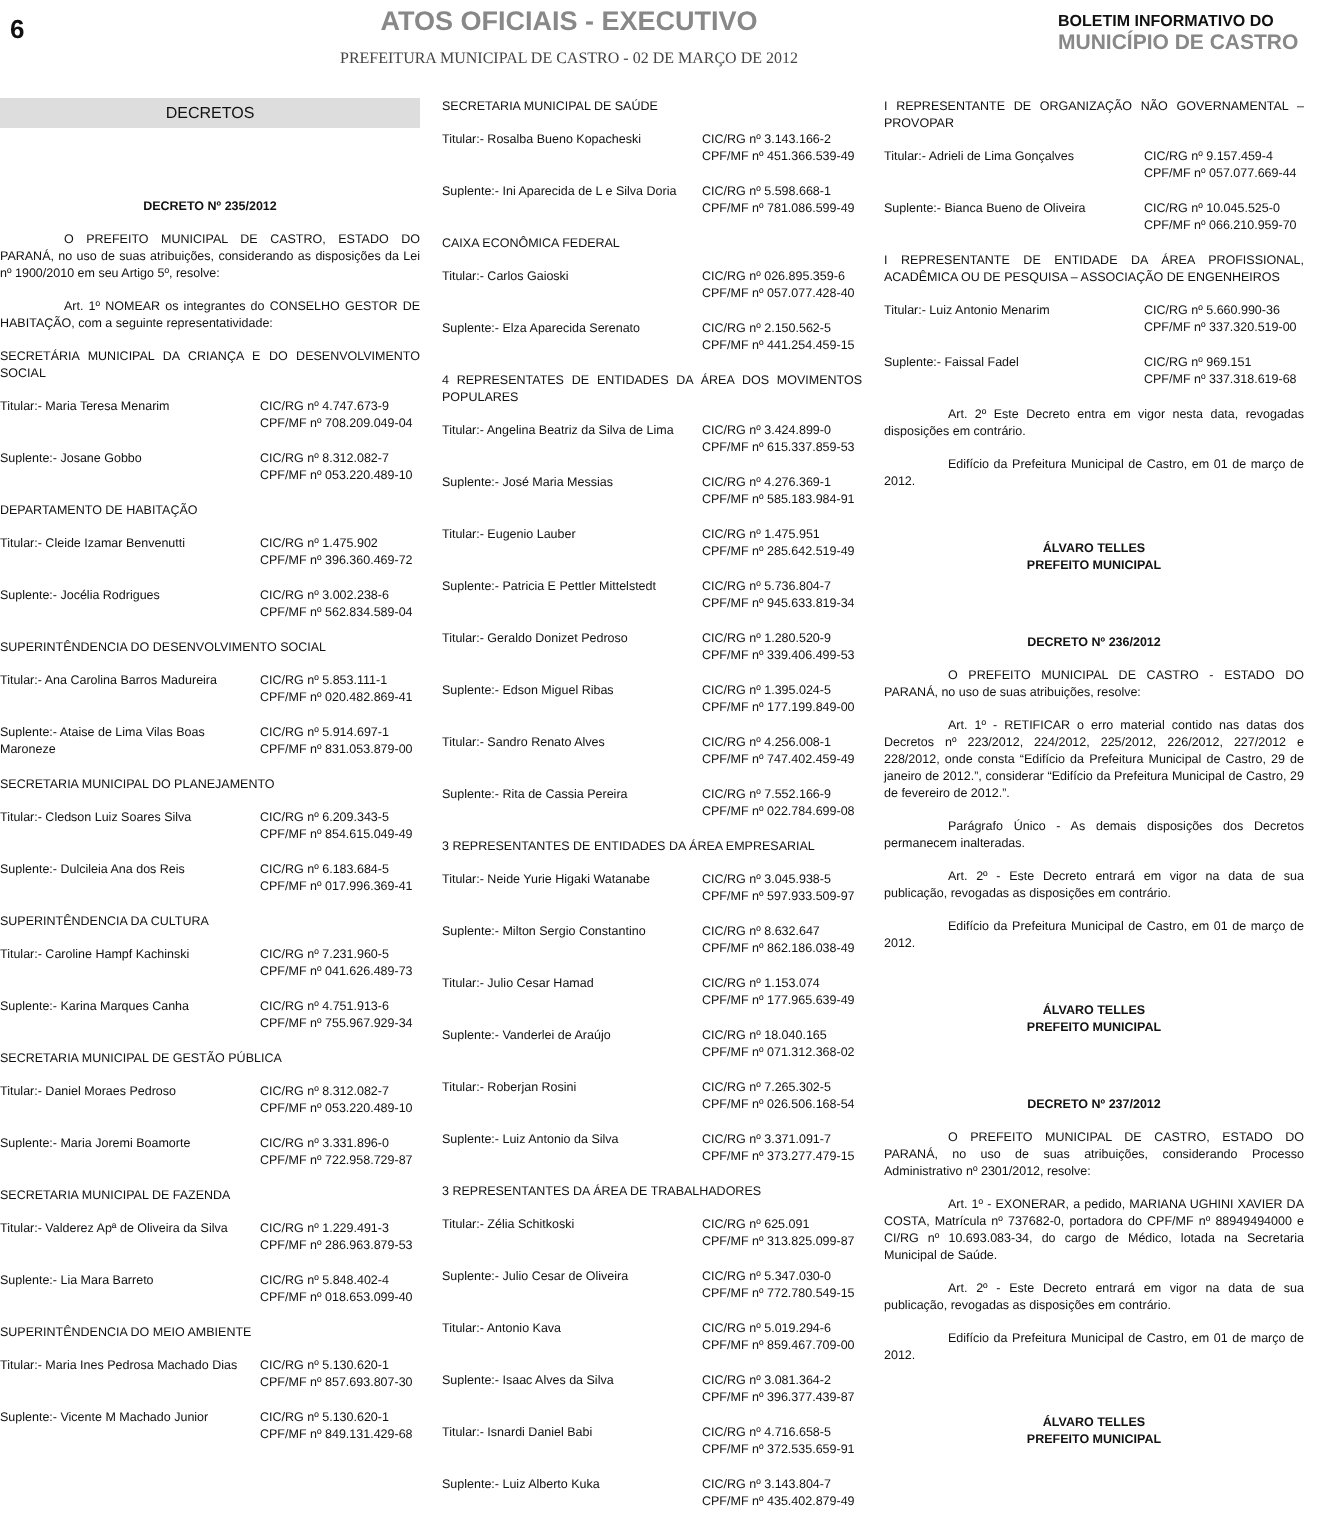6
ATOS OFICIAIS - EXECUTIVO
PREFEITURA MUNICIPAL DE CASTRO - 02 DE MARÇO DE 2012
BOLETIM INFORMATIVO DO
MUNICÍPIO DE CASTRO
DECRETOS
DECRETO Nº 235/2012
O PREFEITO MUNICIPAL DE CASTRO, ESTADO DO PARANÁ, no uso de suas atribuições, considerando as disposições da Lei nº 1900/2010 em seu Artigo 5º, resolve:
Art. 1º NOMEAR os integrantes do CONSELHO GESTOR DE HABITAÇÃO, com a seguinte representatividade:
SECRETÁRIA MUNICIPAL DA CRIANÇA E DO DESENVOLVIMENTO SOCIAL
Titular:- Maria Teresa Menarim CIC/RG nº 4.747.673-9
CPF/MF nº 708.209.049-04
Suplente:- Josane Gobbo CIC/RG nº 8.312.082-7
CPF/MF nº 053.220.489-10
DEPARTAMENTO DE HABITAÇÃO
Titular:- Cleide Izamar Benvenutti CIC/RG nº 1.475.902
CPF/MF nº 396.360.469-72
Suplente:- Jocélia Rodrigues CIC/RG nº 3.002.238-6
CPF/MF nº 562.834.589-04
SUPERINTÊNDENCIA DO DESENVOLVIMENTO SOCIAL
Titular:- Ana Carolina Barros Madureira
CIC/RG nº 5.853.111-1
CPF/MF nº 020.482.869-41
Suplente:- Ataise de Lima Vilas Boas Maroneze
CIC/RG nº 5.914.697-1
CPF/MF nº 831.053.879-00
SECRETARIA MUNICIPAL DO PLANEJAMENTO
Titular:- Cledson Luiz Soares Silva
CIC/RG nº 6.209.343-5
CPF/MF nº 854.615.049-49
Suplente:- Dulcileia Ana dos Reis CIC/RG nº 6.183.684-5
CPF/MF nº 017.996.369-41
SUPERINTÊNDENCIA DA CULTURA
Titular:- Caroline Hampf Kachinski CIC/RG nº 7.231.960-5
CPF/MF nº 041.626.489-73
Suplente:- Karina Marques Canha CIC/RG nº 4.751.913-6
CPF/MF nº 755.967.929-34
SECRETARIA MUNICIPAL DE GESTÃO PÚBLICA
Titular:- Daniel Moraes Pedroso CIC/RG nº 8.312.082-7
CPF/MF nº 053.220.489-10
Suplente:- Maria Joremi Boamorte CIC/RG nº 3.331.896-0
CPF/MF nº 722.958.729-87
SECRETARIA MUNICIPAL DE FAZENDA
Titular:- Valderez Apª de Oliveira da Silva
CIC/RG nº 1.229.491-3
CPF/MF nº 286.963.879-53
Suplente:- Lia Mara Barreto CIC/RG nº 5.848.402-4
CPF/MF nº 018.653.099-40
SUPERINTÊNDENCIA DO MEIO AMBIENTE
Titular:- Maria Ines Pedrosa Machado Dias
CIC/RG nº 5.130.620-1
CPF/MF nº 857.693.807-30
Suplente:- Vicente M Machado Junior
CIC/RG nº 5.130.620-1
CPF/MF nº 849.131.429-68
SECRETARIA MUNICIPAL DE SAÚDE
Titular:- Rosalba Bueno Kopacheski CIC/RG nº 3.143.166-2
CPF/MF nº 451.366.539-49
Suplente:- Ini Aparecida de L e Silva Doria
CIC/RG nº 5.598.668-1
CPF/MF nº 781.086.599-49
CAIXA ECONÔMICA FEDERAL
Titular:- Carlos Gaioski CIC/RG nº 026.895.359-6
CPF/MF nº 057.077.428-40
Suplente:- Elza Aparecida Serenato CIC/RG nº 2.150.562-5
CPF/MF nº 441.254.459-15
4 REPRESENTATES DE ENTIDADES DA ÁREA DOS MOVIMENTOS POPULARES
Titular:- Angelina Beatriz da Silva de Lima
CIC/RG nº 3.424.899-0
CPF/MF nº 615.337.859-53
Suplente:- José Maria Messias CIC/RG nº 4.276.369-1
CPF/MF nº 585.183.984-91
Titular:- Eugenio Lauber CIC/RG nº 1.475.951
CPF/MF nº 285.642.519-49
Suplente:- Patricia E Pettler Mittelstedt
CIC/RG nº 5.736.804-7
CPF/MF nº 945.633.819-34
Titular:- Geraldo Donizet Pedroso CIC/RG nº 1.280.520-9
CPF/MF nº 339.406.499-53
Suplente:- Edson Miguel Ribas CIC/RG nº 1.395.024-5
CPF/MF nº 177.199.849-00
Titular:- Sandro Renato Alves CIC/RG nº 4.256.008-1
CPF/MF nº 747.402.459-49
Suplente:- Rita de Cassia Pereira CIC/RG nº 7.552.166-9
CPF/MF nº 022.784.699-08
3 REPRESENTANTES DE ENTIDADES DA ÁREA EMPRESARIAL
Titular:- Neide Yurie Higaki Watanabe
CIC/RG nº 3.045.938-5
CPF/MF nº 597.933.509-97
Suplente:- Milton Sergio Constantino
CIC/RG nº 8.632.647
CPF/MF nº 862.186.038-49
Titular:- Julio Cesar Hamad CIC/RG nº 1.153.074
CPF/MF nº 177.965.639-49
Suplente:- Vanderlei de Araújo CIC/RG nº 18.040.165
CPF/MF nº 071.312.368-02
Titular:- Roberjan Rosini CIC/RG nº 7.265.302-5
CPF/MF nº 026.506.168-54
Suplente:- Luiz Antonio da Silva CIC/RG nº 3.371.091-7
CPF/MF nº 373.277.479-15
3 REPRESENTANTES DA ÁREA DE TRABALHADORES
Titular:- Zélia Schitkoski CIC/RG nº 625.091
CPF/MF nº 313.825.099-87
Suplente:- Julio Cesar de Oliveira CIC/RG nº 5.347.030-0
CPF/MF nº 772.780.549-15
Titular:- Antonio Kava CIC/RG nº 5.019.294-6
CPF/MF nº 859.467.709-00
Suplente:- Isaac Alves da Silva CIC/RG nº 3.081.364-2
CPF/MF nº 396.377.439-87
Titular:- Isnardi Daniel Babi CIC/RG nº 4.716.658-5
CPF/MF nº 372.535.659-91
Suplente:- Luiz Alberto Kuka CIC/RG nº 3.143.804-7
CPF/MF nº 435.402.879-49
I REPRESENTANTE DE ORGANIZAÇÃO NÃO GOVERNAMENTAL – PROVOPAR
Titular:- Adrieli de Lima Gonçalves
CIC/RG nº 9.157.459-4
CPF/MF nº 057.077.669-44
Suplente:- Bianca Bueno de Oliveira
CIC/RG nº 10.045.525-0
CPF/MF nº 066.210.959-70
I REPRESENTANTE DE ENTIDADE DA ÁREA PROFISSIONAL, ACADÊMICA OU DE PESQUISA – ASSOCIAÇÃO DE ENGENHEIROS
Titular:- Luiz Antonio Menarim CIC/RG nº 5.660.990-36
CPF/MF nº 337.320.519-00
Suplente:- Faissal Fadel CIC/RG nº 969.151
CPF/MF nº 337.318.619-68
Art. 2º Este Decreto entra em vigor nesta data, revogadas disposições em contrário.
Edifício da Prefeitura Municipal de Castro, em 01 de março de 2012.
ÁLVARO TELLES
PREFEITO MUNICIPAL
DECRETO Nº 236/2012
O PREFEITO MUNICIPAL DE CASTRO - ESTADO DO PARANÁ, no uso de suas atribuições, resolve:
Art. 1º - RETIFICAR o erro material contido nas datas dos Decretos nº 223/2012, 224/2012, 225/2012, 226/2012, 227/2012 e 228/2012, onde consta “Edifício da Prefeitura Municipal de Castro, 29 de janeiro de 2012.”, considerar “Edifício da Prefeitura Municipal de Castro, 29 de fevereiro de 2012.”.
Parágrafo Único - As demais disposições dos Decretos permanecem inalteradas.
Art. 2º - Este Decreto entrará em vigor na data de sua publicação, revogadas as disposições em contrário.
Edifício da Prefeitura Municipal de Castro, em 01 de março de 2012.
ÁLVARO TELLES
PREFEITO MUNICIPAL
DECRETO Nº 237/2012
O PREFEITO MUNICIPAL DE CASTRO, ESTADO DO PARANÁ, no uso de suas atribuições, considerando Processo Administrativo nº 2301/2012, resolve:
Art. 1º - EXONERAR, a pedido, MARIANA UGHINI XAVIER DA COSTA, Matrícula nº 737682-0, portadora do CPF/MF nº 88949494000 e CI/RG nº 10.693.083-34, do cargo de Médico, lotada na Secretaria Municipal de Saúde.
Art. 2º - Este Decreto entrará em vigor na data de sua publicação, revogadas as disposições em contrário.
Edifício da Prefeitura Municipal de Castro, em 01 de março de 2012.
ÁLVARO TELLES
PREFEITO MUNICIPAL